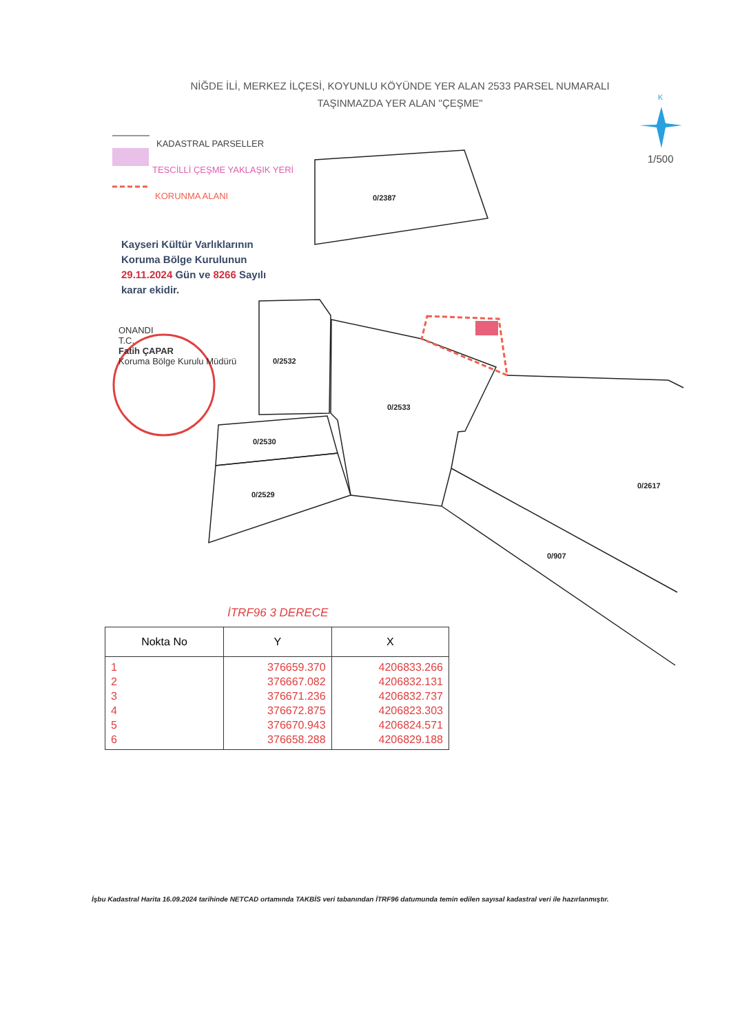K
0/2387
0/2532
0/2533
0/2530
0/2529
0/2617
0/907
NİĞDE İLİ, MERKEZ İLÇESİ, KOYUNLU KÖYÜNDE YER ALAN 2533 PARSEL NUMARALI
TAŞINMAZDA YER ALAN "ÇEŞME"
1/500
KADASTRAL PARSELLER
TESCİLLİ ÇEŞME YAKLAŞIK YERİ
KORUNMA ALANI
Kayseri Kültür Varlıklarının
Koruma Bölge Kurulunun
29.11.2024 Gün ve 8266 Sayılı
karar ekidir.
ONANDI
T.C.
Fatih ÇAPAR
Koruma Bölge Kurulu Müdürü
İTRF96 3 DERECE
| Nokta No | Y | X |
| --- | --- | --- |
| 1 2 3 4 5 6 | 376659.370 376667.082 376671.236 376672.875 376670.943 376658.288 | 4206833.266 4206832.131 4206832.737 4206823.303 4206824.571 4206829.188 |
İşbu Kadastral Harita 16.09.2024 tarihinde NETCAD ortamında TAKBİS veri tabanından İTRF96 datumunda temin edilen sayısal kadastral veri ile hazırlanmıştır.